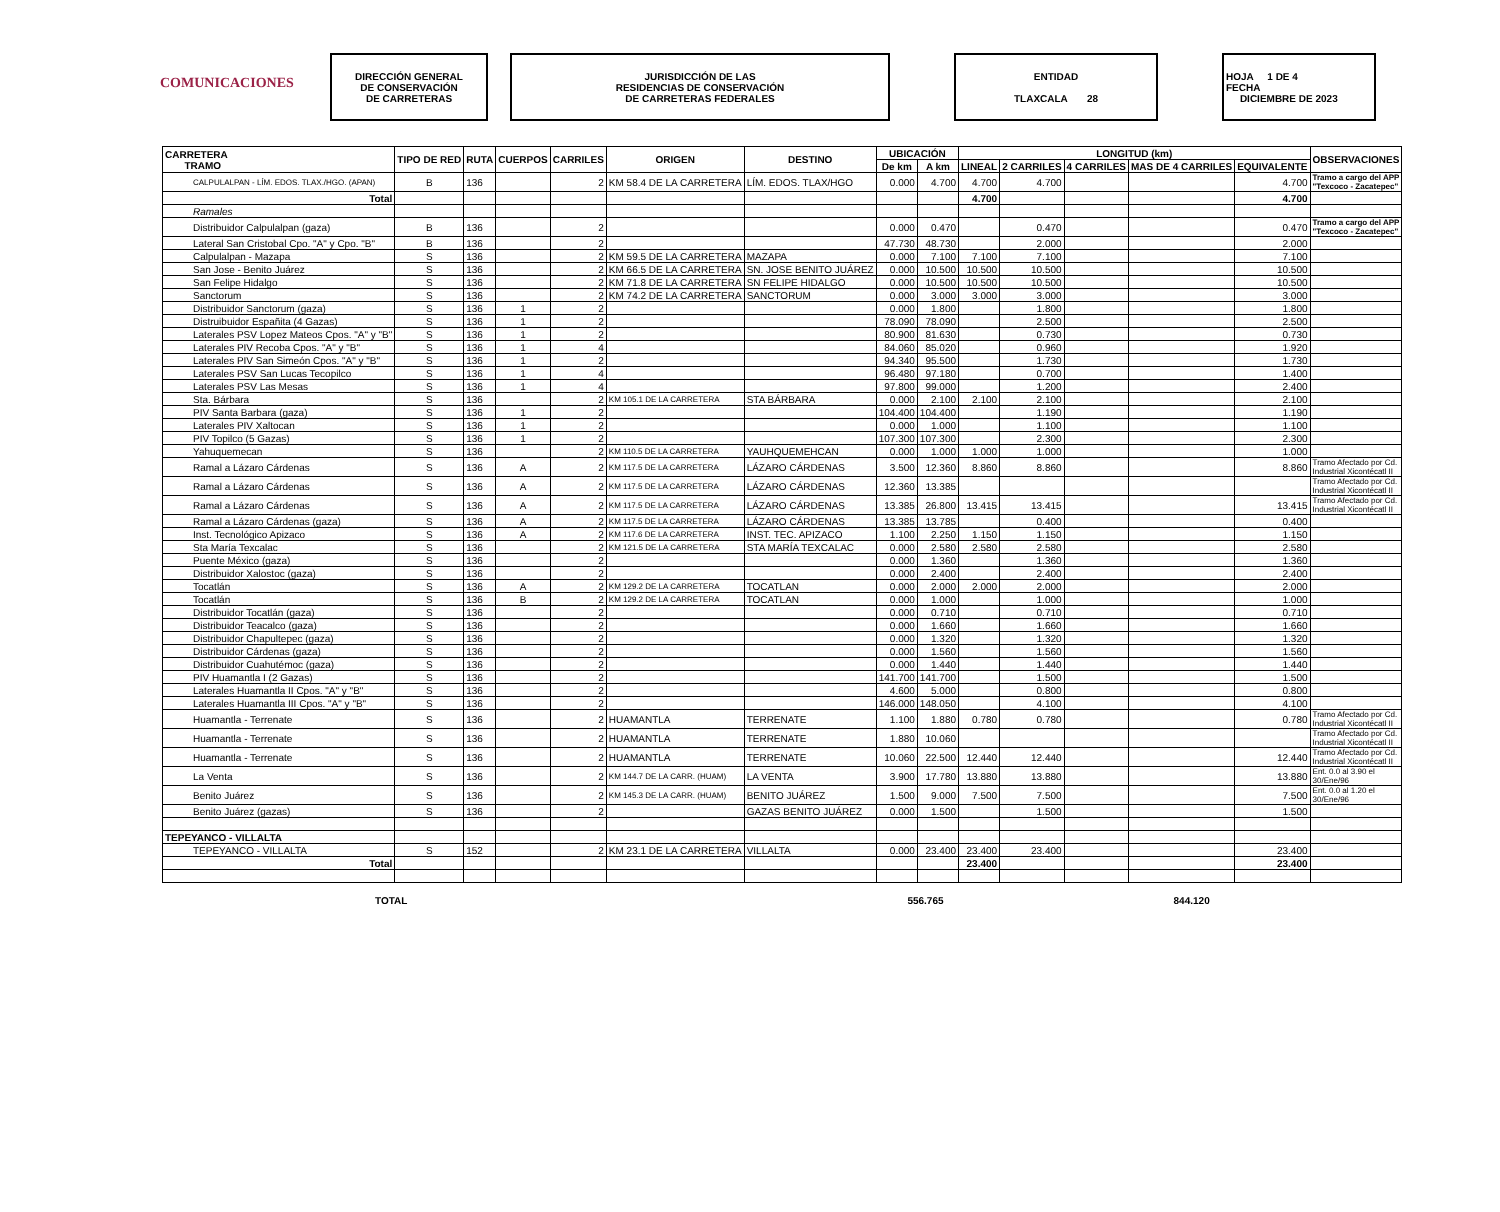COMUNICACIONES
DIRECCIÓN GENERAL
DE CONSERVACIÓN
DE CARRETERAS
JURISDICCIÓN DE LAS
RESIDENCIAS DE CONSERVACIÓN
DE CARRETERAS FEDERALES
ENTIDAD
TLAXCALA 28
HOJA 1 DE 4
FECHA
DICIEMBRE DE 2023
| CARRETERA TRAMO | TIPO DE RED | RUTA | CUERPOS | CARRILES | ORIGEN | DESTINO | UBICACIÓN | | LONGITUD (km) | | | | | OBSERVACIONES |
| --- | --- | --- | --- | --- | --- | --- | --- | --- | --- | --- | --- | --- | --- | --- |
| | | | | | | | De km | A km | LINEAL | 2 CARRILES | 4 CARRILES | MAS DE 4 CARRILES | EQUIVALENTE | |
| CALPULALPAN - LÍM. EDOS. TLAX./HGO. (APAN) | B | 136 | | 2 | KM 58.4 DE LA CARRETERA | LÍM. EDOS. TLAX/HGO | 0.000 | 4.700 | 4.700 | 4.700 | | | 4.700 | Tramo a cargo del APP "Texcoco - Zacatepec" |
| Total | | | | | | | | | 4.700 | | | | 4.700 | |
| Ramales | | | | | | | | | | | | | | |
| Distribuidor Calpulalpan (gaza) | B | 136 | | 2 | | | 0.000 | 0.470 | | 0.470 | | | 0.470 | Tramo a cargo del APP "Texcoco - Zacatepec" |
| Lateral San Cristobal Cpo. "A" y Cpo. "B" | B | 136 | | 2 | | | 47.730 | 48.730 | | 2.000 | | | 2.000 | |
| Calpulalpan - Mazapa | S | 136 | | 2 | KM 59.5 DE LA CARRETERA | MAZAPA | 0.000 | 7.100 | 7.100 | 7.100 | | | 7.100 | |
| San Jose - Benito Juárez | S | 136 | | 2 | KM 66.5 DE LA CARRETERA | SN. JOSE BENITO JUÁREZ | 0.000 | 10.500 | 10.500 | 10.500 | | | 10.500 | |
| San Felipe Hidalgo | S | 136 | | 2 | KM 71.8 DE LA CARRETERA | SN FELIPE HIDALGO | 0.000 | 10.500 | 10.500 | 10.500 | | | 10.500 | |
| Sanctorum | S | 136 | | 2 | KM 74.2 DE LA CARRETERA | SANCTORUM | 0.000 | 3.000 | 3.000 | 3.000 | | | 3.000 | |
| Distribuidor Sanctorum (gaza) | S | 136 | 1 | 2 | | | 0.000 | 1.800 | | 1.800 | | | 1.800 | |
| Distruibuidor Españita (4 Gazas) | S | 136 | 1 | 2 | | | 78.090 | 78.090 | | 2.500 | | | 2.500 | |
| Laterales PSV Lopez Mateos Cpos. "A" y "B" | S | 136 | 1 | 2 | | | 80.900 | 81.630 | | 0.730 | | | 0.730 | |
| Laterales PIV Recoba Cpos. "A" y "B" | S | 136 | 1 | 4 | | | 84.060 | 85.020 | | 0.960 | | | 1.920 | |
| Laterales PIV San Simeón Cpos. "A" y "B" | S | 136 | 1 | 2 | | | 94.340 | 95.500 | | 1.730 | | | 1.730 | |
| Laterales PSV San Lucas Tecopilco | S | 136 | 1 | 4 | | | 96.480 | 97.180 | | 0.700 | | | 1.400 | |
| Laterales PSV Las Mesas | S | 136 | 1 | 4 | | | 97.800 | 99.000 | | 1.200 | | | 2.400 | |
| Sta. Bárbara | S | 136 | | 2 | KM 105.1 DE LA CARRETERA | STA BÁRBARA | 0.000 | 2.100 | 2.100 | 2.100 | | | 2.100 | |
| PIV Santa Barbara (gaza) | S | 136 | 1 | 2 | | | 104.400 | 104.400 | | 1.190 | | | 1.190 | |
| Laterales PIV Xaltocan | S | 136 | 1 | 2 | | | 0.000 | 1.000 | | 1.100 | | | 1.100 | |
| PIV Topilco (5 Gazas) | S | 136 | 1 | 2 | | | 107.300 | 107.300 | | 2.300 | | | 2.300 | |
| Yahuquemecan | S | 136 | | 2 | KM 110.5 DE LA CARRETERA | YAUHQUEMEHCAN | 0.000 | 1.000 | 1.000 | 1.000 | | | 1.000 | |
| Ramal a Lázaro Cárdenas | S | 136 | A | 2 | KM 117.5 DE LA CARRETERA | LÁZARO CÁRDENAS | 3.500 | 12.360 | 8.860 | 8.860 | | | 8.860 | Tramo Afectado por Cd. Industrial Xicontécatl II |
| Ramal a Lázaro Cárdenas | S | 136 | A | 2 | KM 117.5 DE LA CARRETERA | LÁZARO CÁRDENAS | 12.360 | 13.385 | | | | | | Tramo Afectado por Cd. Industrial Xicontécatl II |
| Ramal a Lázaro Cárdenas | S | 136 | A | 2 | KM 117.5 DE LA CARRETERA | LÁZARO CÁRDENAS | 13.385 | 26.800 | 13.415 | 13.415 | | | 13.415 | Tramo Afectado por Cd. Industrial Xicontécatl II |
| Ramal a Lázaro Cárdenas (gaza) | S | 136 | A | 2 | KM 117.5 DE LA CARRETERA | LÁZARO CÁRDENAS | 13.385 | 13.785 | | 0.400 | | | 0.400 | |
| Inst. Tecnológico Apizaco | S | 136 | A | 2 | KM 117.6 DE LA CARRETERA | INST. TEC. APIZACO | 1.100 | 2.250 | 1.150 | 1.150 | | | 1.150 | |
| Sta María Texcalac | S | 136 | | 2 | KM 121.5 DE LA CARRETERA | STA MARÍA TEXCALAC | 0.000 | 2.580 | 2.580 | 2.580 | | | 2.580 | |
| Puente México (gaza) | S | 136 | | 2 | | | 0.000 | 1.360 | | 1.360 | | | 1.360 | |
| Distribuidor Xalostoc (gaza) | S | 136 | | 2 | | | 0.000 | 2.400 | | 2.400 | | | 2.400 | |
| Tocatlán | S | 136 | A | 2 | KM 129.2 DE LA CARRETERA | TOCATLAN | 0.000 | 2.000 | 2.000 | 2.000 | | | 2.000 | |
| Tocatlán | S | 136 | B | 2 | KM 129.2 DE LA CARRETERA | TOCATLAN | 0.000 | 1.000 | | 1.000 | | | 1.000 | |
| Distribuidor Tocatlán (gaza) | S | 136 | | 2 | | | 0.000 | 0.710 | | 0.710 | | | 0.710 | |
| Distribuidor Teacalco (gaza) | S | 136 | | 2 | | | 0.000 | 1.660 | | 1.660 | | | 1.660 | |
| Distribuidor Chapultepec (gaza) | S | 136 | | 2 | | | 0.000 | 1.320 | | 1.320 | | | 1.320 | |
| Distribuidor Cárdenas (gaza) | S | 136 | | 2 | | | 0.000 | 1.560 | | 1.560 | | | 1.560 | |
| Distribuidor Cuahutémoc (gaza) | S | 136 | | 2 | | | 0.000 | 1.440 | | 1.440 | | | 1.440 | |
| PIV Huamantla I (2 Gazas) | S | 136 | | 2 | | | 141.700 | 141.700 | | 1.500 | | | 1.500 | |
| Laterales Huamantla II Cpos. "A" y "B" | S | 136 | | 2 | | | 4.600 | 5.000 | | 0.800 | | | 0.800 | |
| Laterales Huamantla III Cpos. "A" y "B" | S | 136 | | 2 | | | 146.000 | 148.050 | | 4.100 | | | 4.100 | |
| Huamantla - Terrenate | S | 136 | | 2 | HUAMANTLA | TERRENATE | 1.100 | 1.880 | 0.780 | 0.780 | | | 0.780 | Tramo Afectado por Cd. Industrial Xicontécatl II |
| Huamantla - Terrenate | S | 136 | | 2 | HUAMANTLA | TERRENATE | 1.880 | 10.060 | | | | | | Tramo Afectado por Cd. Industrial Xicontécatl II |
| Huamantla - Terrenate | S | 136 | | 2 | HUAMANTLA | TERRENATE | 10.060 | 22.500 | 12.440 | 12.440 | | | 12.440 | Tramo Afectado por Cd. Industrial Xicontécatl II |
| La Venta | S | 136 | | 2 | KM 144.7 DE LA CARR. (HUAM) | LA VENTA | 3.900 | 17.780 | 13.880 | 13.880 | | | 13.880 | Ent. 0.0 al 3.90 el 30/Ene/96 |
| Benito Juárez | S | 136 | | 2 | KM 145.3 DE LA CARR. (HUAM) | BENITO JUÁREZ | 1.500 | 9.000 | 7.500 | 7.500 | | | 7.500 | Ent. 0.0 al 1.20 el 30/Ene/96 |
| Benito Juárez (gazas) | S | 136 | | 2 | | GAZAS BENITO JUÁREZ | 0.000 | 1.500 | | 1.500 | | | 1.500 | |
| TEPEYANCO - VILLALTA | | | | | | | | | | | | | | |
| TEPEYANCO - VILLALTA | S | 152 | | 2 | KM 23.1 DE LA CARRETERA | VILLALTA | 0.000 | 23.400 | 23.400 | 23.400 | | | 23.400 | |
| Total | | | | | | | | | 23.400 | | | | 23.400 | |
TOTAL 556.765 844.120